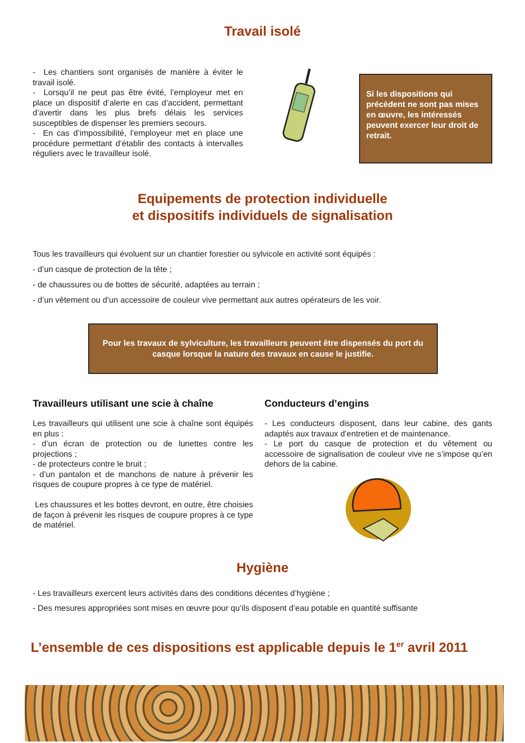Travail isolé
- Les chantiers sont organisés de manière à éviter le travail isolé.
- Lorsqu’il ne peut pas être évité, l’employeur met en place un dispositif d’alerte en cas d’accident, permettant d’avertir dans les plus brefs délais les services susceptibles de dispenser les premiers secours.
- En cas d’impossibilité, l’employeur met en place une procédure permettant d’établir des contacts à intervalles réguliers avec le travailleur isolé.
Si les dispositions qui précèdent ne sont pas mises en œuvre, les intéressés peuvent exercer leur droit de retrait.
Equipements de protection individuelle
et dispositifs individuels de signalisation
Tous les travailleurs qui évoluent sur un chantier forestier ou sylvicole en activité sont équipés :
- d’un casque de protection de la tête ;
- de chaussures ou de bottes de sécurité, adaptées au terrain ;
- d’un vêtement ou d’un accessoire de couleur vive permettant aux autres opérateurs de les voir.
Pour les travaux de sylviculture, les travailleurs peuvent être dispensés du port du casque lorsque la nature des travaux en cause le justifie.
Travailleurs utilisant une scie à chaîne
Les travailleurs qui utilisent une scie à chaîne sont équipés en plus :
- d’un écran de protection ou de lunettes contre les projections ;
- de protecteurs contre le bruit ;
- d’un pantalon et de manchons de nature à prévenir les risques de coupure propres à ce type de matériel.
Les chaussures et les bottes devront, en outre, être choisies de façon à prévenir les risques de coupure propres à ce type de matériel.
Conducteurs d’engins
- Les conducteurs disposent, dans leur cabine, des gants adaptés aux travaux d’entretien et de maintenance.
- Le port du casque de protection et du vêtement ou accessoire de signalisation de couleur vive ne s’impose qu’en dehors de la cabine.
Hygiène
- Les travailleurs exercent leurs activités dans des conditions décentes d’hygiène ;
- Des mesures appropriées sont mises en œuvre pour qu’ils disposent d’eau potable en quantité suffisante
L’ensemble de ces dispositions est applicable depuis le 1<sup>er</sup> avril 2011